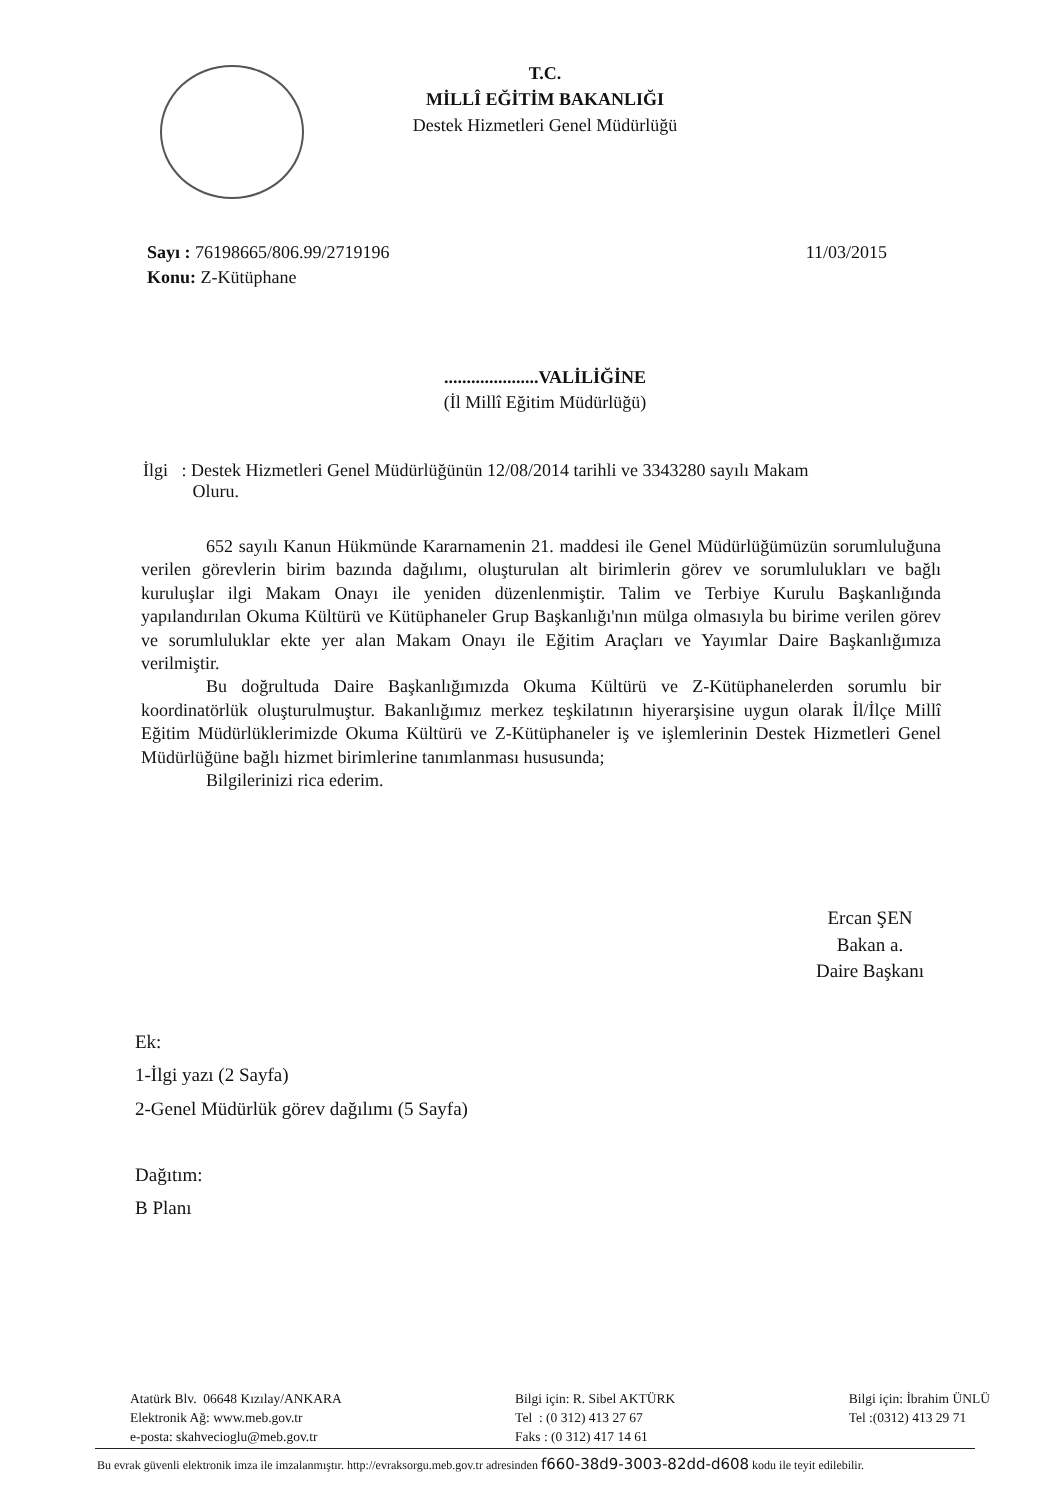T.C.
MİLLÎ EĞİTİM BAKANLIĞI
Destek Hizmetleri Genel Müdürlüğü
11/03/2015
Sayı : 76198665/806.99/2719196
Konu: Z-Kütüphane
.....................VALİLİĞİNE
(İl Millî Eğitim Müdürlüğü)
İlgi : Destek Hizmetleri Genel Müdürlüğünün 12/08/2014 tarihli ve 3343280 sayılı Makam
Oluru.
652 sayılı Kanun Hükmünde Kararnamenin 21. maddesi ile Genel Müdürlüğümüzün sorumluluğuna verilen görevlerin birim bazında dağılımı, oluşturulan alt birimlerin görev ve sorumlulukları ve bağlı kuruluşlar ilgi Makam Onayı ile yeniden düzenlenmiştir. Talim ve Terbiye Kurulu Başkanlığında yapılandırılan Okuma Kültürü ve Kütüphaneler Grup Başkanlığı'nın mülga olmasıyla bu birime verilen görev ve sorumluluklar ekte yer alan Makam Onayı ile Eğitim Araçları ve Yayımlar Daire Başkanlığımıza verilmiştir.
Bu doğrultuda Daire Başkanlığımızda Okuma Kültürü ve Z-Kütüphanelerden sorumlu bir koordinatörlük oluşturulmuştur. Bakanlığımız merkez teşkilatının hiyerarşisine uygun olarak İl/İlçe Millî Eğitim Müdürlüklerimizde Okuma Kültürü ve Z-Kütüphaneler iş ve işlemlerinin Destek Hizmetleri Genel Müdürlüğüne bağlı hizmet birimlerine tanımlanması hususunda;
Bilgilerinizi rica ederim.
Ercan ŞEN
Bakan a.
Daire Başkanı
Ek:
1-İlgi yazı (2 Sayfa)
2-Genel Müdürlük görev dağılımı (5 Sayfa)
Dağıtım:
B Planı
Atatürk Blv. 06648 Kızılay/ANKARA
Elektronik Ağ: www.meb.gov.tr
e-posta: skahvecioglu@meb.gov.tr
Bilgi için: R. Sibel AKTÜRK
Tel : (0 312) 413 27 67
Faks : (0 312) 417 14 61
Bilgi için: İbrahim ÜNLÜ
Tel :(0312) 413 29 71
Bu evrak güvenli elektronik imza ile imzalanmıştır. http://evraksorgu.meb.gov.tr adresinden f660-38d9-3003-82dd-d608 kodu ile teyit edilebilir.